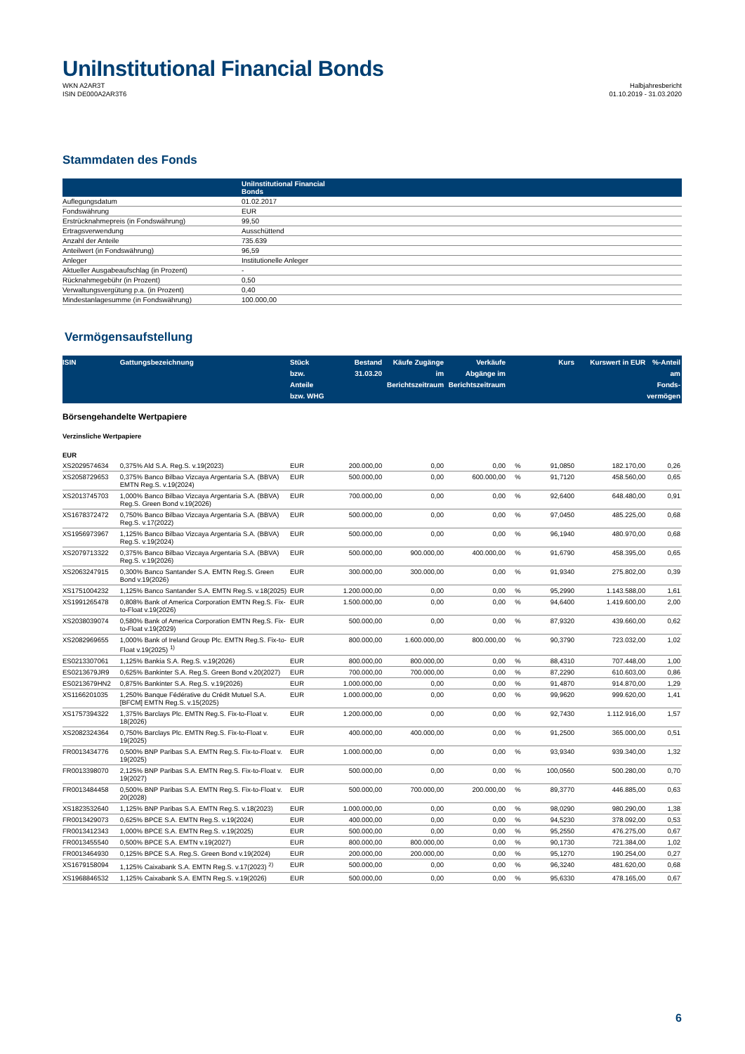UniInstitutional Financial Bonds
WKN A2AR3T
ISIN DE000A2AR3T6
Halbjahresbericht
01.10.2019 - 31.03.2020
Stammdaten des Fonds
| | UniInstitutional Financial Bonds |
| --- | --- |
| Auflegungsdatum | 01.02.2017 |
| Fondswährung | EUR |
| Erstrücknahmepreis (in Fondswährung) | 99,50 |
| Ertragsverwendung | Ausschüttend |
| Anzahl der Anteile | 735.639 |
| Anteilwert (in Fondswährung) | 96,59 |
| Anleger | Institutionelle Anleger |
| Aktueller Ausgabeaufschlag (in Prozent) | - |
| Rücknahmegebühr (in Prozent) | 0,50 |
| Verwaltungsvergütung p.a. (in Prozent) | 0,40 |
| Mindestanlagesumme (in Fondswährung) | 100.000,00 |
Vermögensaufstellung
| ISIN | Gattungsbezeichnung | Stück bzw. Anteile bzw. WHG | Bestand 31.03.20 | Käufe Zugänge im Berichtszeitraum | Verkäufe Abgänge im Berichtszeitraum | | Kurs | Kurswert in EUR | %-Anteil am Fonds-vermögen |
| --- | --- | --- | --- | --- | --- | --- | --- | --- | --- |
| Börsengehandelte Wertpapiere | | | | | | | | | |
| Verzinsliche Wertpapiere | | | | | | | | | |
| EUR | | | | | | | | | |
| XS2029574634 | 0,375% Ald S.A. Reg.S. v.19(2023) | EUR | 200.000,00 | 0,00 | 0,00 | % | 91,0850 | 182.170,00 | 0,26 |
| XS2058729653 | 0,375% Banco Bilbao Vizcaya Argentaria S.A. (BBVA) EMTN Reg.S. v.19(2024) | EUR | 500.000,00 | 0,00 | 600.000,00 | % | 91,7120 | 458.560,00 | 0,65 |
| XS2013745703 | 1,000% Banco Bilbao Vizcaya Argentaria S.A. (BBVA) Reg.S. Green Bond v.19(2026) | EUR | 700.000,00 | 0,00 | 0,00 | % | 92,6400 | 648.480,00 | 0,91 |
| XS1678372472 | 0,750% Banco Bilbao Vizcaya Argentaria S.A. (BBVA) Reg.S. v.17(2022) | EUR | 500.000,00 | 0,00 | 0,00 | % | 97,0450 | 485.225,00 | 0,68 |
| XS1956973967 | 1,125% Banco Bilbao Vizcaya Argentaria S.A. (BBVA) Reg.S. v.19(2024) | EUR | 500.000,00 | 0,00 | 0,00 | % | 96,1940 | 480.970,00 | 0,68 |
| XS2079713322 | 0,375% Banco Bilbao Vizcaya Argentaria S.A. (BBVA) Reg.S. v.19(2026) | EUR | 500.000,00 | 900.000,00 | 400.000,00 | % | 91,6790 | 458.395,00 | 0,65 |
| XS2063247915 | 0,300% Banco Santander S.A. EMTN Reg.S. Green Bond v.19(2026) | EUR | 300.000,00 | 300.000,00 | 0,00 | % | 91,9340 | 275.802,00 | 0,39 |
| XS1751004232 | 1,125% Banco Santander S.A. EMTN Reg.S. v.18(2025) | EUR | 1.200.000,00 | 0,00 | 0,00 | % | 95,2990 | 1.143.588,00 | 1,61 |
| XS1991265478 | 0,808% Bank of America Corporation EMTN Reg.S. Fix-to-Float v.19(2026) | EUR | 1.500.000,00 | 0,00 | 0,00 | % | 94,6400 | 1.419.600,00 | 2,00 |
| XS2038039074 | 0,580% Bank of America Corporation EMTN Reg.S. Fix-to-Float v.19(2029) | EUR | 500.000,00 | 0,00 | 0,00 | % | 87,9320 | 439.660,00 | 0,62 |
| XS2082969655 | 1,000% Bank of Ireland Group Plc. EMTN Reg.S. Fix-to-Float v.19(2025) <sup>1)</sup> | EUR | 800.000,00 | 1.600.000,00 | 800.000,00 | % | 90,3790 | 723.032,00 | 1,02 |
| ES0213307061 | 1,125% Bankia S.A. Reg.S. v.19(2026) | EUR | 800.000,00 | 800.000,00 | 0,00 | % | 88,4310 | 707.448,00 | 1,00 |
| ES0213679JR9 | 0,625% Bankinter S.A. Reg.S. Green Bond v.20(2027) | EUR | 700.000,00 | 700.000,00 | 0,00 | % | 87,2290 | 610.603,00 | 0,86 |
| ES0213679HN2 | 0,875% Bankinter S.A. Reg.S. v.19(2026) | EUR | 1.000.000,00 | 0,00 | 0,00 | % | 91,4870 | 914.870,00 | 1,29 |
| XS1166201035 | 1,250% Banque Fédérative du Crédit Mutuel S.A. [BFCM] EMTN Reg.S. v.15(2025) | EUR | 1.000.000,00 | 0,00 | 0,00 | % | 99,9620 | 999.620,00 | 1,41 |
| XS1757394322 | 1,375% Barclays Plc. EMTN Reg.S. Fix-to-Float v. 18(2026) | EUR | 1.200.000,00 | 0,00 | 0,00 | % | 92,7430 | 1.112.916,00 | 1,57 |
| XS2082324364 | 0,750% Barclays Plc. EMTN Reg.S. Fix-to-Float v. 19(2025) | EUR | 400.000,00 | 400.000,00 | 0,00 | % | 91,2500 | 365.000,00 | 0,51 |
| FR0013434776 | 0,500% BNP Paribas S.A. EMTN Reg.S. Fix-to-Float v. 19(2025) | EUR | 1.000.000,00 | 0,00 | 0,00 | % | 93,9340 | 939.340,00 | 1,32 |
| FR0013398070 | 2,125% BNP Paribas S.A. EMTN Reg.S. Fix-to-Float v. 19(2027) | EUR | 500.000,00 | 0,00 | 0,00 | % | 100,0560 | 500.280,00 | 0,70 |
| FR0013484458 | 0,500% BNP Paribas S.A. EMTN Reg.S. Fix-to-Float v. 20(2028) | EUR | 500.000,00 | 700.000,00 | 200.000,00 | % | 89,3770 | 446.885,00 | 0,63 |
| XS1823532640 | 1,125% BNP Paribas S.A. EMTN Reg.S. v.18(2023) | EUR | 1.000.000,00 | 0,00 | 0,00 | % | 98,0290 | 980.290,00 | 1,38 |
| FR0013429073 | 0,625% BPCE S.A. EMTN Reg.S. v.19(2024) | EUR | 400.000,00 | 0,00 | 0,00 | % | 94,5230 | 378.092,00 | 0,53 |
| FR0013412343 | 1,000% BPCE S.A. EMTN Reg.S. v.19(2025) | EUR | 500.000,00 | 0,00 | 0,00 | % | 95,2550 | 476.275,00 | 0,67 |
| FR0013455540 | 0,500% BPCE S.A. EMTN v.19(2027) | EUR | 800.000,00 | 800.000,00 | 0,00 | % | 90,1730 | 721.384,00 | 1,02 |
| FR0013464930 | 0,125% BPCE S.A. Reg.S. Green Bond v.19(2024) | EUR | 200.000,00 | 200.000,00 | 0,00 | % | 95,1270 | 190.254,00 | 0,27 |
| XS1679158094 | 1,125% Caixabank S.A. EMTN Reg.S. v.17(2023) <sup>2)</sup> | EUR | 500.000,00 | 0,00 | 0,00 | % | 96,3240 | 481.620,00 | 0,68 |
| XS1968846532 | 1,125% Caixabank S.A. EMTN Reg.S. v.19(2026) | EUR | 500.000,00 | 0,00 | 0,00 | % | 95,6330 | 478.165,00 | 0,67 |
6